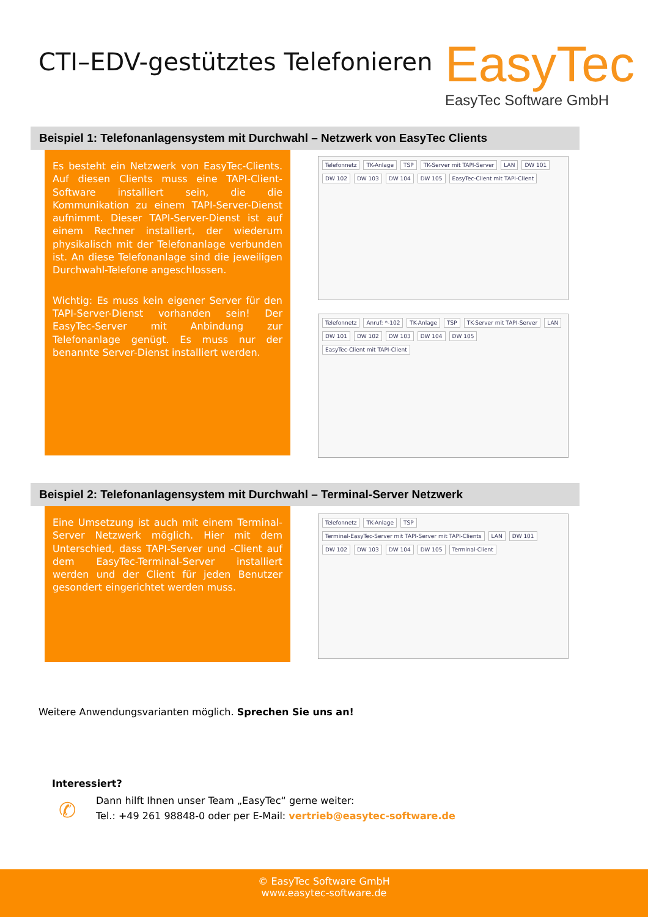CTI–EDV-gestütztes Telefonieren
EasyTec
EasyTec Software GmbH
Beispiel 1: Telefonanlagensystem mit Durchwahl – Netzwerk von EasyTec Clients
Es besteht ein Netzwerk von EasyTec-Clients. Auf diesen Clients muss eine TAPI-Client-Software installiert sein, die die Kommunikation zu einem TAPI-Server-Dienst aufnimmt. Dieser TAPI-Server-Dienst ist auf einem Rechner installiert, der wiederum physikalisch mit der Telefonanlage verbunden ist. An diese Telefonanlage sind die jeweiligen Durchwahl-Telefone angeschlossen.
Wichtig: Es muss kein eigener Server für den TAPI-Server-Dienst vorhanden sein! Der EasyTec-Server mit Anbindung zur Telefonanlage genügt. Es muss nur der benannte Server-Dienst installiert werden.
Telefonnetz TK-Anlage TSP TK-Server mit TAPI-Server LAN DW 101 DW 102 DW 103 DW 104 DW 105 EasyTec-Client mit TAPI-Client
Telefonnetz Anruf: *-102 TK-Anlage TSP TK-Server mit TAPI-Server LAN DW 101 DW 102 DW 103 DW 104 DW 105 EasyTec-Client mit TAPI-Client
Beispiel 2: Telefonanlagensystem mit Durchwahl – Terminal-Server Netzwerk
Eine Umsetzung ist auch mit einem Terminal-Server Netzwerk möglich. Hier mit dem Unterschied, dass TAPI-Server und -Client auf dem EasyTec-Terminal-Server installiert werden und der Client für jeden Benutzer gesondert eingerichtet werden muss.
Telefonnetz TK-Anlage TSP Terminal-EasyTec-Server mit TAPI-Server mit TAPI-Clients LAN DW 101 DW 102 DW 103 DW 104 DW 105 Terminal-Client
Weitere Anwendungsvarianten möglich. Sprechen Sie uns an!
Interessiert?
✆
Dann hilft Ihnen unser Team „EasyTec“ gerne weiter:
Tel.: +49 261 98848-0 oder per E-Mail: vertrieb@easytec-software.de
© EasyTec Software GmbH
www.easytec-software.de